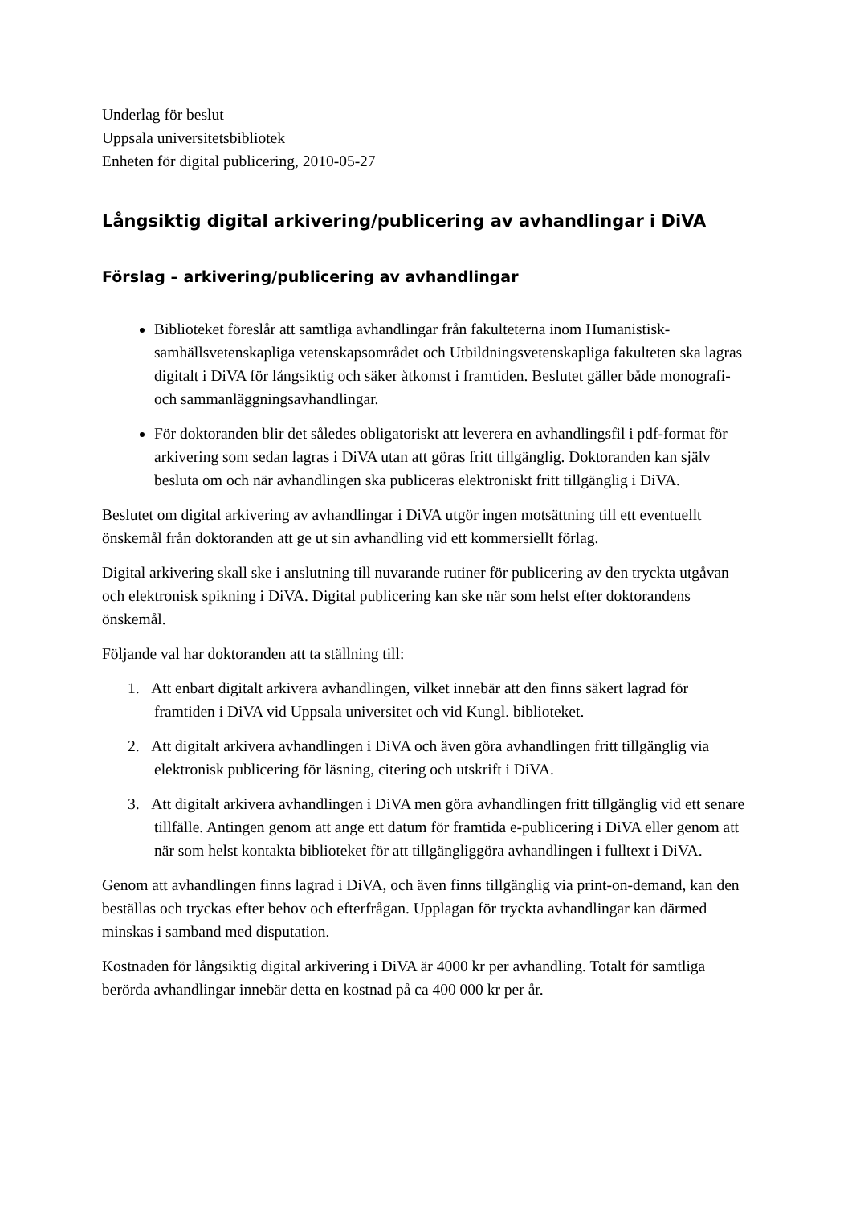Underlag för beslut
Uppsala universitetsbibliotek
Enheten för digital publicering, 2010-05-27
Långsiktig digital arkivering/publicering av avhandlingar i DiVA
Förslag – arkivering/publicering av avhandlingar
Biblioteket föreslår att samtliga avhandlingar från fakulteterna inom Humanistisk-samhällsvetenskapliga vetenskapsområdet och Utbildningsvetenskapliga fakulteten ska lagras digitalt i DiVA för långsiktig och säker åtkomst i framtiden. Beslutet gäller både monografi- och sammanläggningsavhandlingar.
För doktoranden blir det således obligatoriskt att leverera en avhandlingsfil i pdf-format för arkivering som sedan lagras i DiVA utan att göras fritt tillgänglig. Doktoranden kan själv besluta om och när avhandlingen ska publiceras elektroniskt fritt tillgänglig i DiVA.
Beslutet om digital arkivering av avhandlingar i DiVA utgör ingen motsättning till ett eventuellt önskemål från doktoranden att ge ut sin avhandling vid ett kommersiellt förlag.
Digital arkivering skall ske i anslutning till nuvarande rutiner för publicering av den tryckta utgåvan och elektronisk spikning i DiVA. Digital publicering kan ske när som helst efter doktorandens önskemål.
Följande val har doktoranden att ta ställning till:
1. Att enbart digitalt arkivera avhandlingen, vilket innebär att den finns säkert lagrad för framtiden i DiVA vid Uppsala universitet och vid Kungl. biblioteket.
2. Att digitalt arkivera avhandlingen i DiVA och även göra avhandlingen fritt tillgänglig via elektronisk publicering för läsning, citering och utskrift i DiVA.
3. Att digitalt arkivera avhandlingen i DiVA men göra avhandlingen fritt tillgänglig vid ett senare tillfälle. Antingen genom att ange ett datum för framtida e-publicering i DiVA eller genom att när som helst kontakta biblioteket för att tillgängliggöra avhandlingen i fulltext i DiVA.
Genom att avhandlingen finns lagrad i DiVA, och även finns tillgänglig via print-on-demand, kan den beställas och tryckas efter behov och efterfrågan. Upplagan för tryckta avhandlingar kan därmed minskas i samband med disputation.
Kostnaden för långsiktig digital arkivering i DiVA är 4000 kr per avhandling. Totalt för samtliga berörda avhandlingar innebär detta en kostnad på ca 400 000 kr per år.